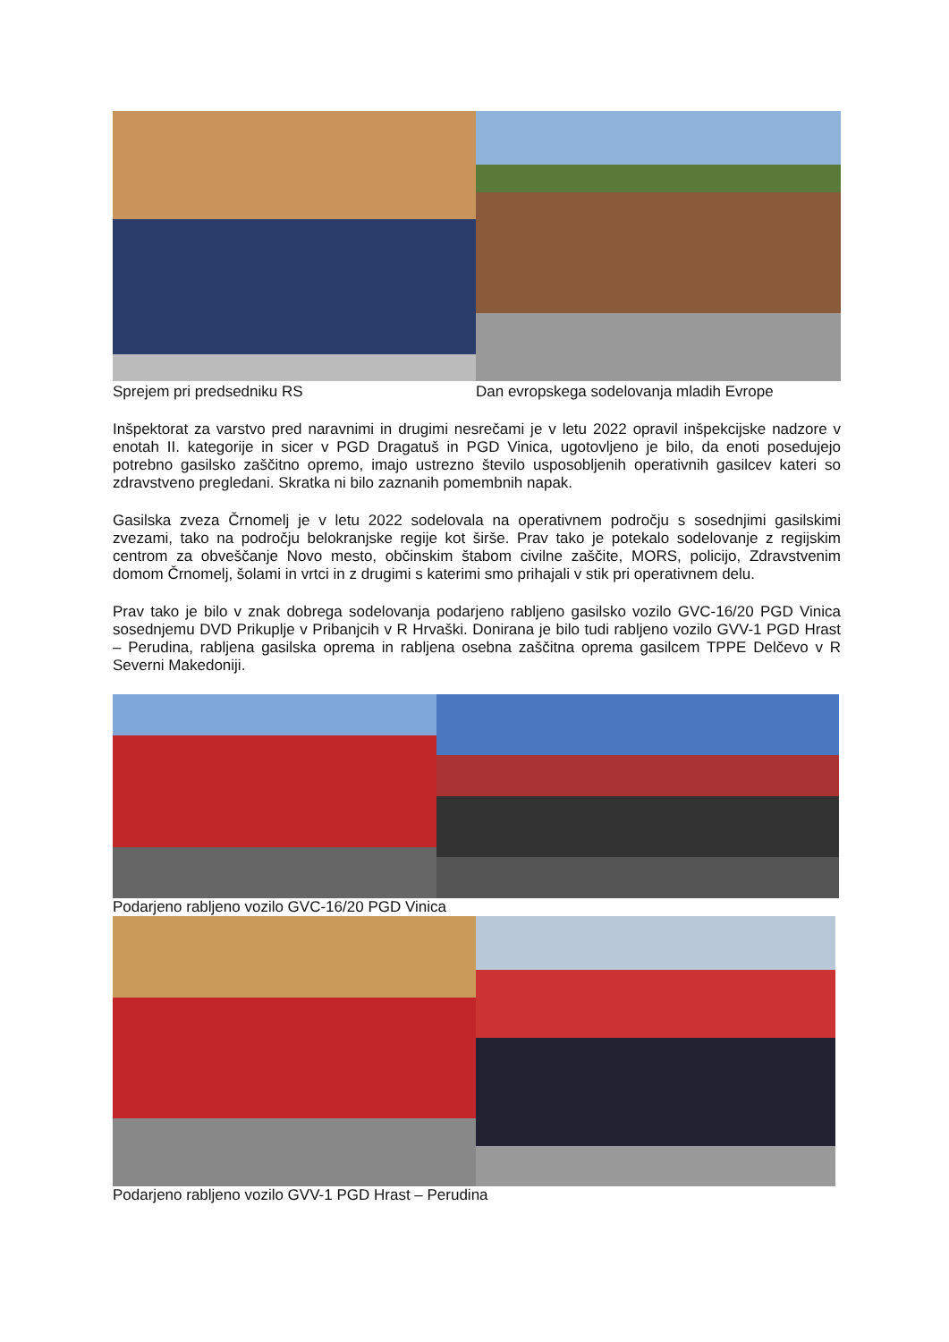Sprejem pri predsedniku RS Dan evropskega sodelovanja mladih Evrope
Inšpektorat za varstvo pred naravnimi in drugimi nesrečami je v letu 2022 opravil inšpekcijske nadzore v enotah II. kategorije in sicer v PGD Dragatuš in PGD Vinica, ugotovljeno je bilo, da enoti posedujejo potrebno gasilsko zaščitno opremo, imajo ustrezno število usposobljenih operativnih gasilcev kateri so zdravstveno pregledani. Skratka ni bilo zaznanih pomembnih napak.
Gasilska zveza Črnomelj je v letu 2022 sodelovala na operativnem področju s sosednjimi gasilskimi zvezami, tako na področju belokranjske regije kot širše. Prav tako je potekalo sodelovanje z regijskim centrom za obveščanje Novo mesto, občinskim štabom civilne zaščite, MORS, policijo, Zdravstvenim domom Črnomelj, šolami in vrtci in z drugimi s katerimi smo prihajali v stik pri operativnem delu.
Prav tako je bilo v znak dobrega sodelovanja podarjeno rabljeno gasilsko vozilo GVC-16/20 PGD Vinica sosednjemu DVD Prikuplje v Pribanjcih v R Hrvaški. Donirana je bilo tudi rabljeno vozilo GVV-1 PGD Hrast – Perudina, rabljena gasilska oprema in rabljena osebna zaščitna oprema gasilcem TPPE Delčevo v R Severni Makedoniji.
Podarjeno rabljeno vozilo GVC-16/20 PGD Vinica
Podarjeno rabljeno vozilo GVV-1 PGD Hrast – Perudina